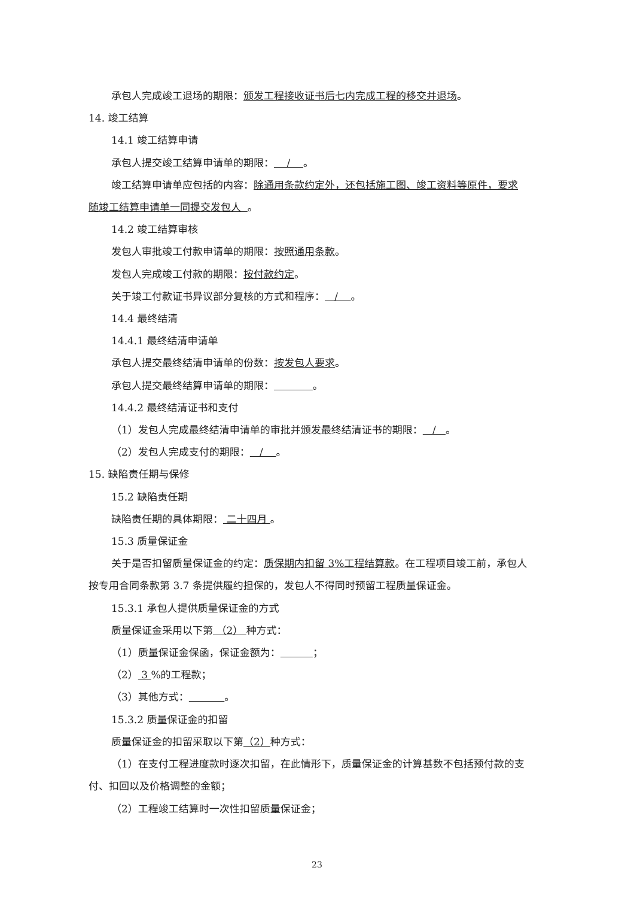承包人完成竣工退场的期限：颁发工程接收证书后七内完成工程的移交并退场。
14. 竣工结算
14.1 竣工结算申请
承包人提交竣工结算申请单的期限： / 。
竣工结算申请单应包括的内容：除通用条款约定外，还包括施工图、竣工资料等原件，要求
随竣工结算申请单一同提交发包人 。
14.2 竣工结算审核
发包人审批竣工付款申请单的期限：按照通用条款。
发包人完成竣工付款的期限：按付款约定。
关于竣工付款证书异议部分复核的方式和程序： / 。
14.4 最终结清
14.4.1 最终结清申请单
承包人提交最终结清申请单的份数：按发包人要求。
承包人提交最终结算申请单的期限： 。
14.4.2 最终结清证书和支付
（1）发包人完成最终结清申请单的审批并颁发最终结清证书的期限： / 。
（2）发包人完成支付的期限： / 。
15. 缺陷责任期与保修
15.2 缺陷责任期
缺陷责任期的具体期限： 二十四月 。
15.3 质量保证金
关于是否扣留质量保证金的约定：质保期内扣留 3%工程结算款。在工程项目竣工前，承包人
按专用合同条款第 3.7 条提供履约担保的，发包人不得同时预留工程质量保证金。
15.3.1 承包人提供质量保证金的方式
质量保证金采用以下第 （2） 种方式：
（1）质量保证金保函，保证金额为： ；
（2） 3 %的工程款；
（3）其他方式： 。
15.3.2 质量保证金的扣留
质量保证金的扣留采取以下第（2）种方式：
（1）在支付工程进度款时逐次扣留，在此情形下，质量保证金的计算基数不包括预付款的支
付、扣回以及价格调整的金额；
（2）工程竣工结算时一次性扣留质量保证金；
23